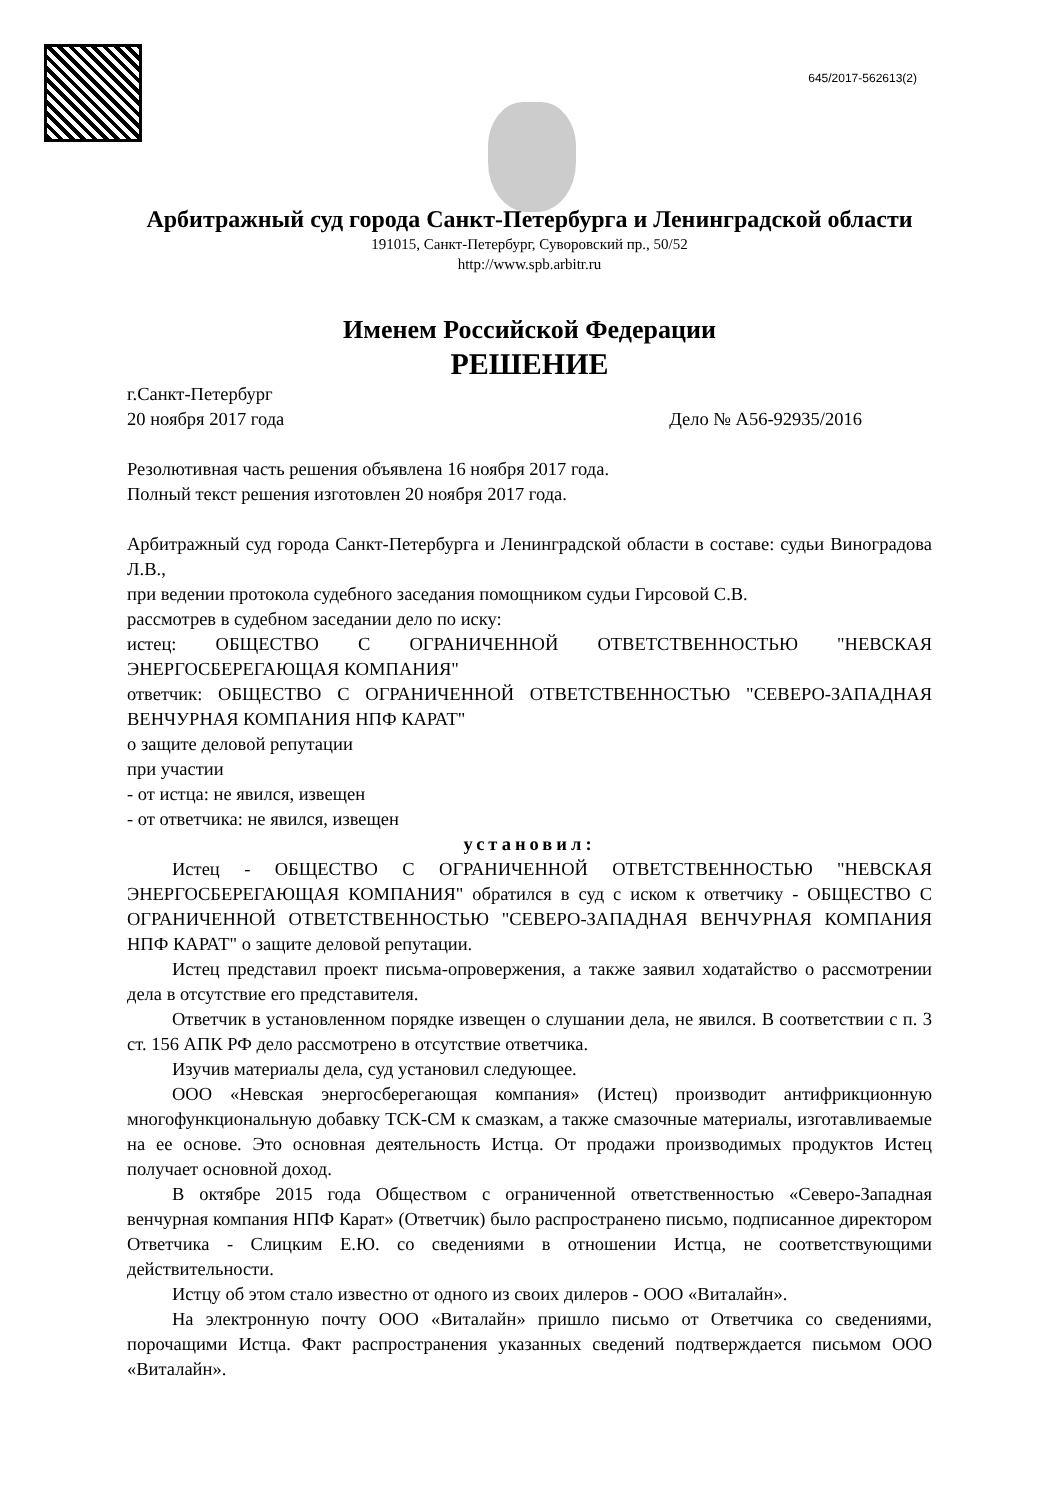645/2017-562613(2)
Арбитражный суд города Санкт-Петербурга и Ленинградской области
191015, Санкт-Петербург, Суворовский пр., 50/52
http://www.spb.arbitr.ru
Именем Российской Федерации
РЕШЕНИЕ
г.Санкт-Петербург
20 ноября 2017 года Дело № А56-92935/2016
Резолютивная часть решения объявлена 16 ноября 2017 года.
Полный текст решения изготовлен 20 ноября 2017 года.
Арбитражный суд города Санкт-Петербурга и Ленинградской области в составе: судьи Виноградова Л.В.,
при ведении протокола судебного заседания помощником судьи Гирсовой С.В.
рассмотрев в судебном заседании дело по иску:
истец: ОБЩЕСТВО С ОГРАНИЧЕННОЙ ОТВЕТСТВЕННОСТЬЮ "НЕВСКАЯ ЭНЕРГОСБЕРЕГАЮЩАЯ КОМПАНИЯ"
ответчик: ОБЩЕСТВО С ОГРАНИЧЕННОЙ ОТВЕТСТВЕННОСТЬЮ "СЕВЕРО-ЗАПАДНАЯ ВЕНЧУРНАЯ КОМПАНИЯ НПФ КАРАТ"
о защите деловой репутации
при участии
- от истца: не явился, извещен
- от ответчика: не явился, извещен
установил:
Истец - ОБЩЕСТВО С ОГРАНИЧЕННОЙ ОТВЕТСТВЕННОСТЬЮ "НЕВСКАЯ ЭНЕРГОСБЕРЕГАЮЩАЯ КОМПАНИЯ" обратился в суд с иском к ответчику - ОБЩЕСТВО С ОГРАНИЧЕННОЙ ОТВЕТСТВЕННОСТЬЮ "СЕВЕРО-ЗАПАДНАЯ ВЕНЧУРНАЯ КОМПАНИЯ НПФ КАРАТ" о защите деловой репутации.
Истец представил проект письма-опровержения, а также заявил ходатайство о рассмотрении дела в отсутствие его представителя.
Ответчик в установленном порядке извещен о слушании дела, не явился. В соответствии с п. 3 ст. 156 АПК РФ дело рассмотрено в отсутствие ответчика.
Изучив материалы дела, суд установил следующее.
ООО «Невская энергосберегающая компания» (Истец) производит антифрикционную многофункциональную добавку ТСК-СМ к смазкам, а также смазочные материалы, изготавливаемые на ее основе. Это основная деятельность Истца. От продажи производимых продуктов Истец получает основной доход.
В октябре 2015 года Обществом с ограниченной ответственностью «Северо-Западная венчурная компания НПФ Карат» (Ответчик) было распространено письмо, подписанное директором Ответчика - Слицким Е.Ю. со сведениями в отношении Истца, не соответствующими действительности.
Истцу об этом стало известно от одного из своих дилеров - ООО «Виталайн».
На электронную почту ООО «Виталайн» пришло письмо от Ответчика со сведениями, порочащими Истца. Факт распространения указанных сведений подтверждается письмом ООО «Виталайн».